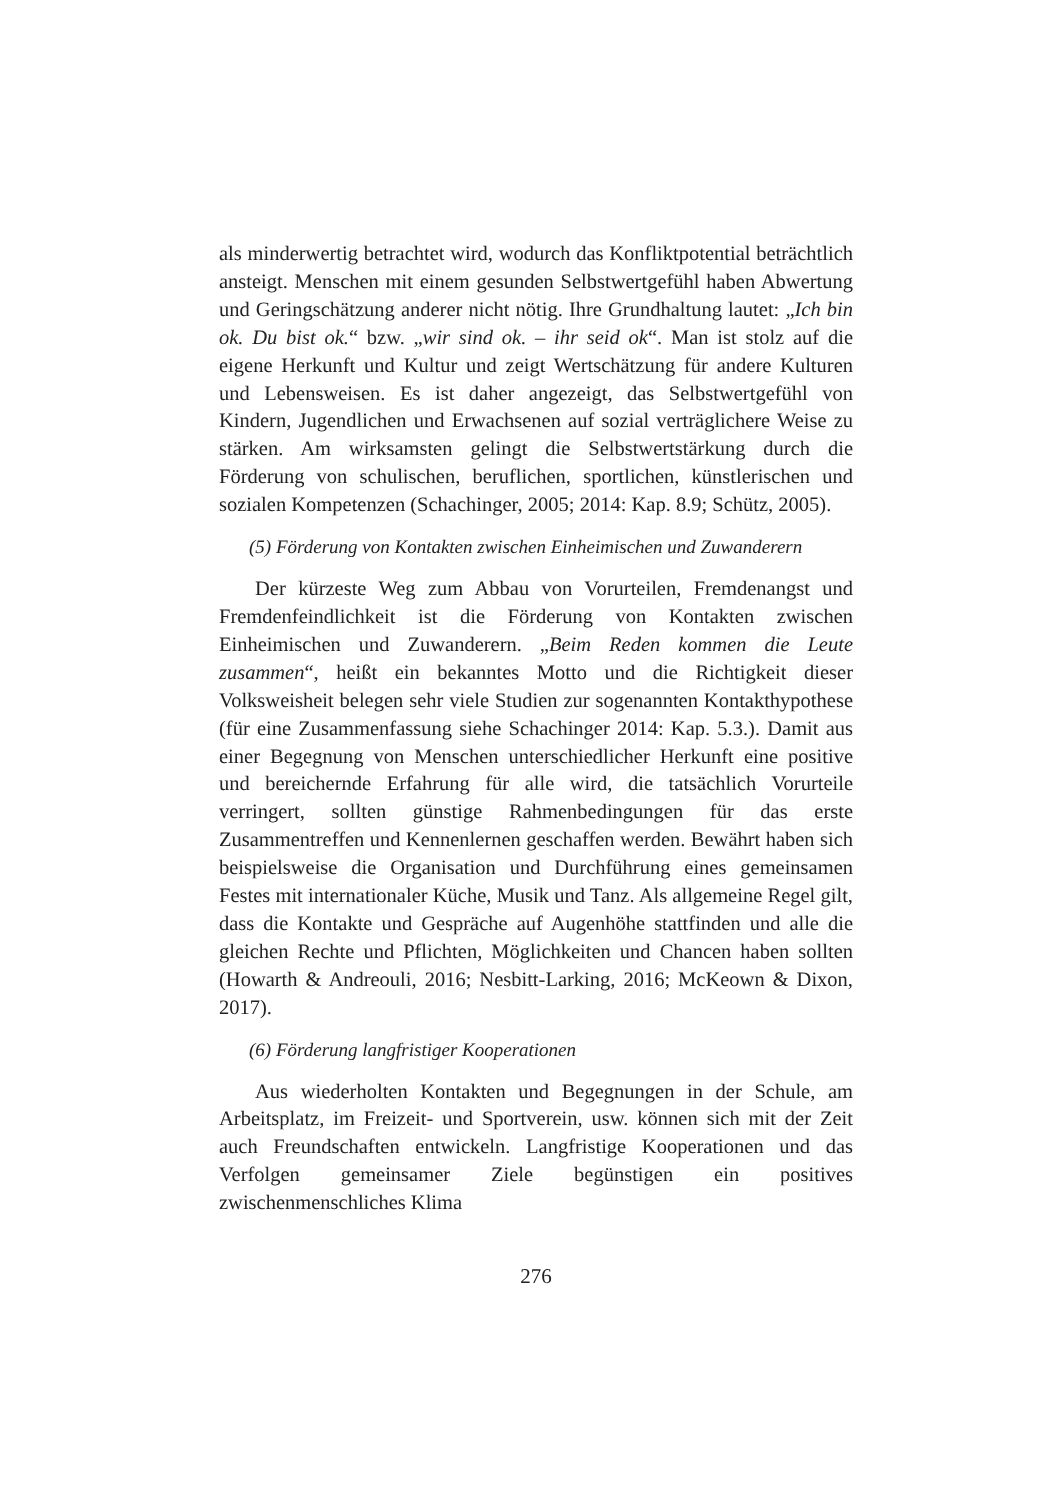als minderwertig betrachtet wird, wodurch das Konfliktpotential beträchtlich ansteigt. Menschen mit einem gesunden Selbstwertgefühl haben Abwertung und Geringschätzung anderer nicht nötig. Ihre Grundhaltung lautet: „Ich bin ok. Du bist ok.“ bzw. „wir sind ok. – ihr seid ok“. Man ist stolz auf die eigene Herkunft und Kultur und zeigt Wertschätzung für andere Kulturen und Lebensweisen. Es ist daher angezeigt, das Selbstwertgefühl von Kindern, Jugendlichen und Erwachsenen auf sozial verträglichere Weise zu stärken. Am wirksamsten gelingt die Selbstwertstärkung durch die Förderung von schulischen, beruflichen, sportlichen, künstlerischen und sozialen Kompetenzen (Schachinger, 2005; 2014: Kap. 8.9; Schütz, 2005).
(5) Förderung von Kontakten zwischen Einheimischen und Zuwanderern
Der kürzeste Weg zum Abbau von Vorurteilen, Fremdenangst und Fremdenfeindlichkeit ist die Förderung von Kontakten zwischen Einheimischen und Zuwanderern. „Beim Reden kommen die Leute zusammen“, heißt ein bekanntes Motto und die Richtigkeit dieser Volksweisheit belegen sehr viele Studien zur sogenannten Kontakthypothese (für eine Zusammenfassung siehe Schachinger 2014: Kap. 5.3.). Damit aus einer Begegnung von Menschen unterschiedlicher Herkunft eine positive und bereichernde Erfahrung für alle wird, die tatsächlich Vorurteile verringert, sollten günstige Rahmenbedingungen für das erste Zusammentreffen und Kennenlernen geschaffen werden. Bewährt haben sich beispielsweise die Organisation und Durchführung eines gemeinsamen Festes mit internationaler Küche, Musik und Tanz. Als allgemeine Regel gilt, dass die Kontakte und Gespräche auf Augenhöhe stattfinden und alle die gleichen Rechte und Pflichten, Möglichkeiten und Chancen haben sollten (Howarth & Andreouli, 2016; Nesbitt-Larking, 2016; McKeown & Dixon, 2017).
(6) Förderung langfristiger Kooperationen
Aus wiederholten Kontakten und Begegnungen in der Schule, am Arbeitsplatz, im Freizeit- und Sportverein, usw. können sich mit der Zeit auch Freundschaften entwickeln. Langfristige Kooperationen und das Verfolgen gemeinsamer Ziele begünstigen ein positives zwischenmenschliches Klima
276